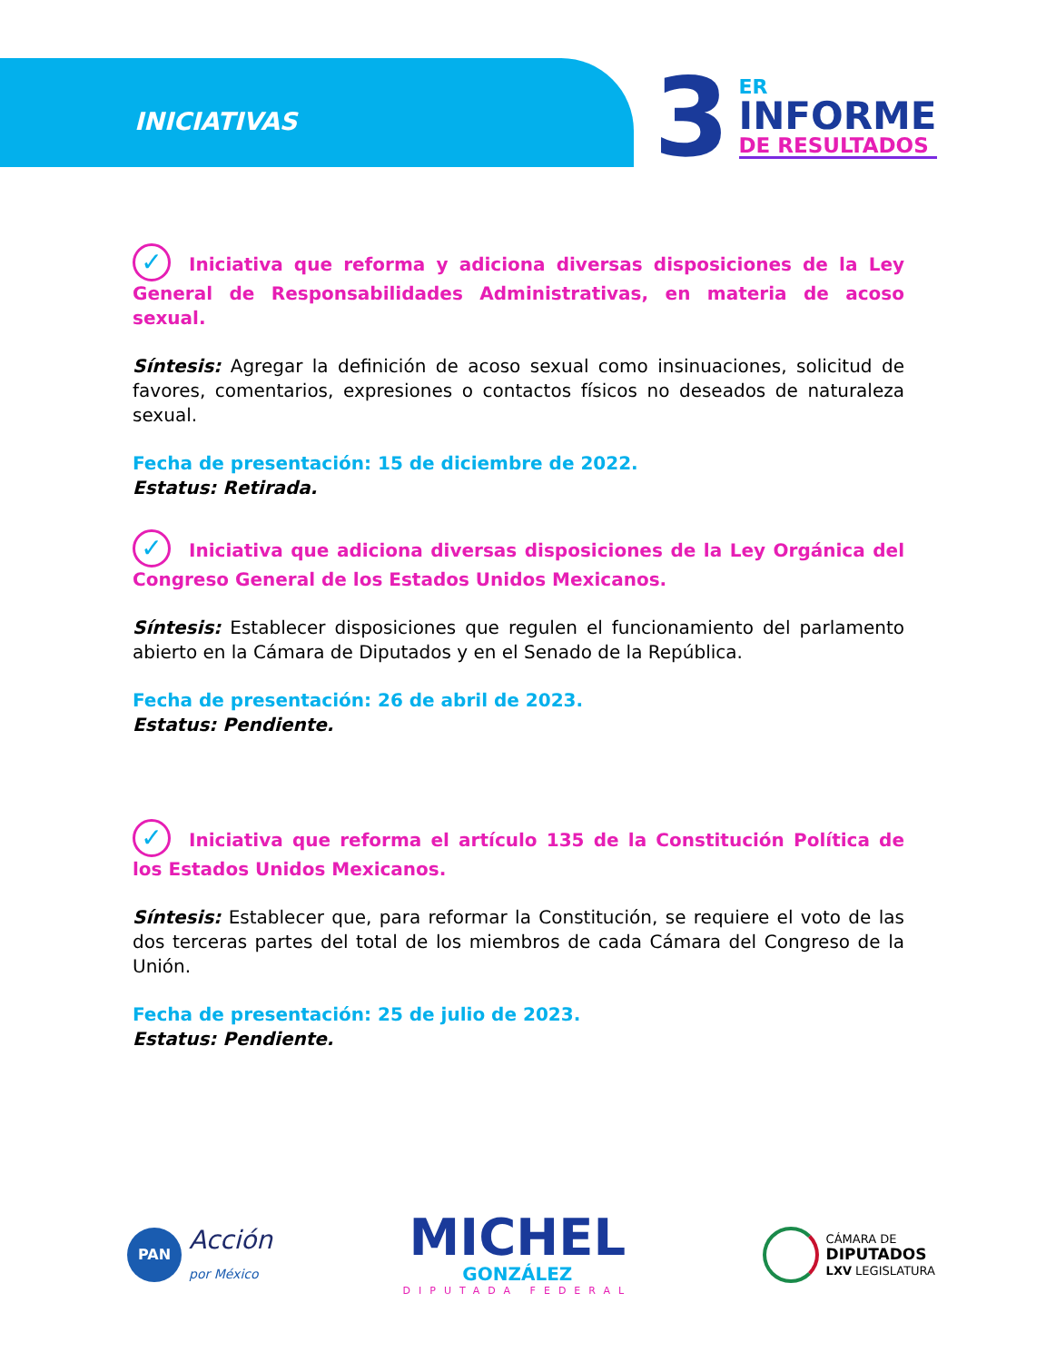INICIATIVAS
3
ER
INFORME
DE RESULTADOS
✓ Iniciativa que reforma y adiciona diversas disposiciones de la Ley General de Responsabilidades Administrativas, en materia de acoso sexual.
Síntesis: Agregar la definición de acoso sexual como insinuaciones, solicitud de favores, comentarios, expresiones o contactos físicos no deseados de naturaleza sexual.
Fecha de presentación: 15 de diciembre de 2022.
Estatus: Retirada.
✓ Iniciativa que adiciona diversas disposiciones de la Ley Orgánica del Congreso General de los Estados Unidos Mexicanos.
Síntesis: Establecer disposiciones que regulen el funcionamiento del parlamento abierto en la Cámara de Diputados y en el Senado de la República.
Fecha de presentación: 26 de abril de 2023.
Estatus: Pendiente.
✓ Iniciativa que reforma el artículo 135 de la Constitución Política de los Estados Unidos Mexicanos.
Síntesis: Establecer que, para reformar la Constitución, se requiere el voto de las dos terceras partes del total de los miembros de cada Cámara del Congreso de la Unión.
Fecha de presentación: 25 de julio de 2023.
Estatus: Pendiente.
PAN Acción
por México
MICHEL
GONZÁLEZ
DIPUTADA FEDERAL
CÁMARA DE
DIPUTADOS
LXV LEGISLATURA